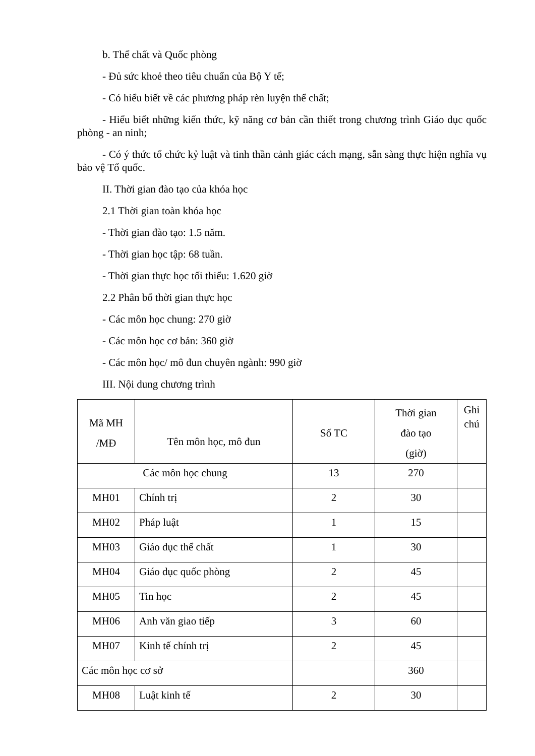b. Thể chất và Quốc phòng
- Đủ sức khoẻ theo tiêu chuẩn của Bộ Y tế;
- Có hiểu biết về các phương pháp rèn luyện thể chất;
- Hiểu biết những kiến thức, kỹ năng cơ bản cần thiết trong chương trình Giáo dục quốc phòng - an ninh;
- Có ý thức tổ chức kỷ luật và tinh thần cảnh giác cách mạng, sẵn sàng thực hiện nghĩa vụ bảo vệ Tổ quốc.
II. Thời gian đào tạo của khóa học
2.1 Thời gian toàn khóa học
- Thời gian đào tạo: 1.5 năm.
- Thời gian học tập: 68 tuần.
- Thời gian thực học tối thiểu: 1.620 giờ
2.2 Phân bổ thời gian thực học
- Các môn học chung: 270 giờ
- Các môn học cơ bản: 360 giờ
- Các môn học/ mô đun chuyên ngành: 990 giờ
III. Nội dung chương trình
| Mã MH /MĐ | Tên môn học, mô đun | Số TC | Thời gian đào tạo (giờ) | Ghi chú |
| Các môn học chung | | 13 | 270 | |
| MH01 | Chính trị | 2 | 30 | |
| MH02 | Pháp luật | 1 | 15 | |
| MH03 | Giáo dục thể chất | 1 | 30 | |
| MH04 | Giáo dục quốc phòng | 2 | 45 | |
| MH05 | Tin học | 2 | 45 | |
| MH06 | Anh văn giao tiếp | 3 | 60 | |
| MH07 | Kinh tế chính trị | 2 | 45 | |
| Các môn học cơ sở | | | 360 | |
| MH08 | Luật kinh tế | 2 | 30 | |